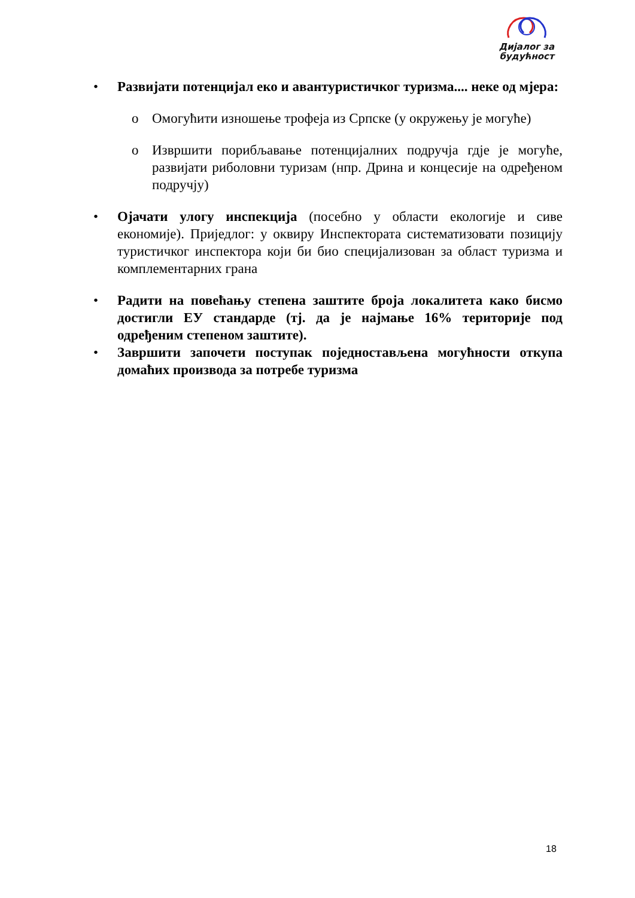Дијалог за
будућност
• Развијати потенцијал еко и авантуристичког туризма.... неке од мјера:
o Омогућити изношење трофеја из Српске (у окружењу је могуће)
o Извршити порибљавање потенцијалних подручја гдје је могуће, развијати риболовни туризам (нпр. Дрина и концесије на одређеном подручју)
• Ојачати улогу инспекција (посебно у области екологије и сиве економије). Приједлог: у оквиру Инспектората систематизовати позицију туристичког инспектора који би био специјализован за област туризма и комплементарних грана
• Радити на повећању степена заштите броја локалитета како бисмо достигли ЕУ стандарде (тј. да је најмање 16% територије под одређеним степеном заштите).
• Завршити започети поступак поједностављена могућности откупа домаћих производа за потребе туризма
18